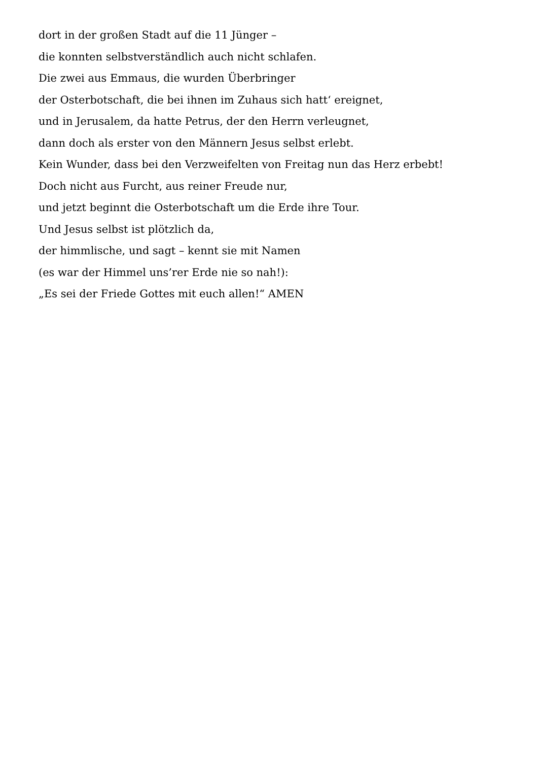dort in der großen Stadt auf die 11 Jünger –
die konnten selbstverständlich auch nicht schlafen.
Die zwei aus Emmaus, die wurden Überbringer
der Osterbotschaft, die bei ihnen im Zuhaus sich hatt‘ ereignet,
und in Jerusalem, da hatte Petrus, der den Herrn verleugnet,
dann doch als erster von den Männern Jesus selbst erlebt.
Kein Wunder, dass bei den Verzweifelten von Freitag nun das Herz erbebt!
Doch nicht aus Furcht, aus reiner Freude nur,
und jetzt beginnt die Osterbotschaft um die Erde ihre Tour.
Und Jesus selbst ist plötzlich da,
der himmlische, und sagt – kennt sie mit Namen
(es war der Himmel uns’rer Erde nie so nah!):
„Es sei der Friede Gottes mit euch allen!“ AMEN